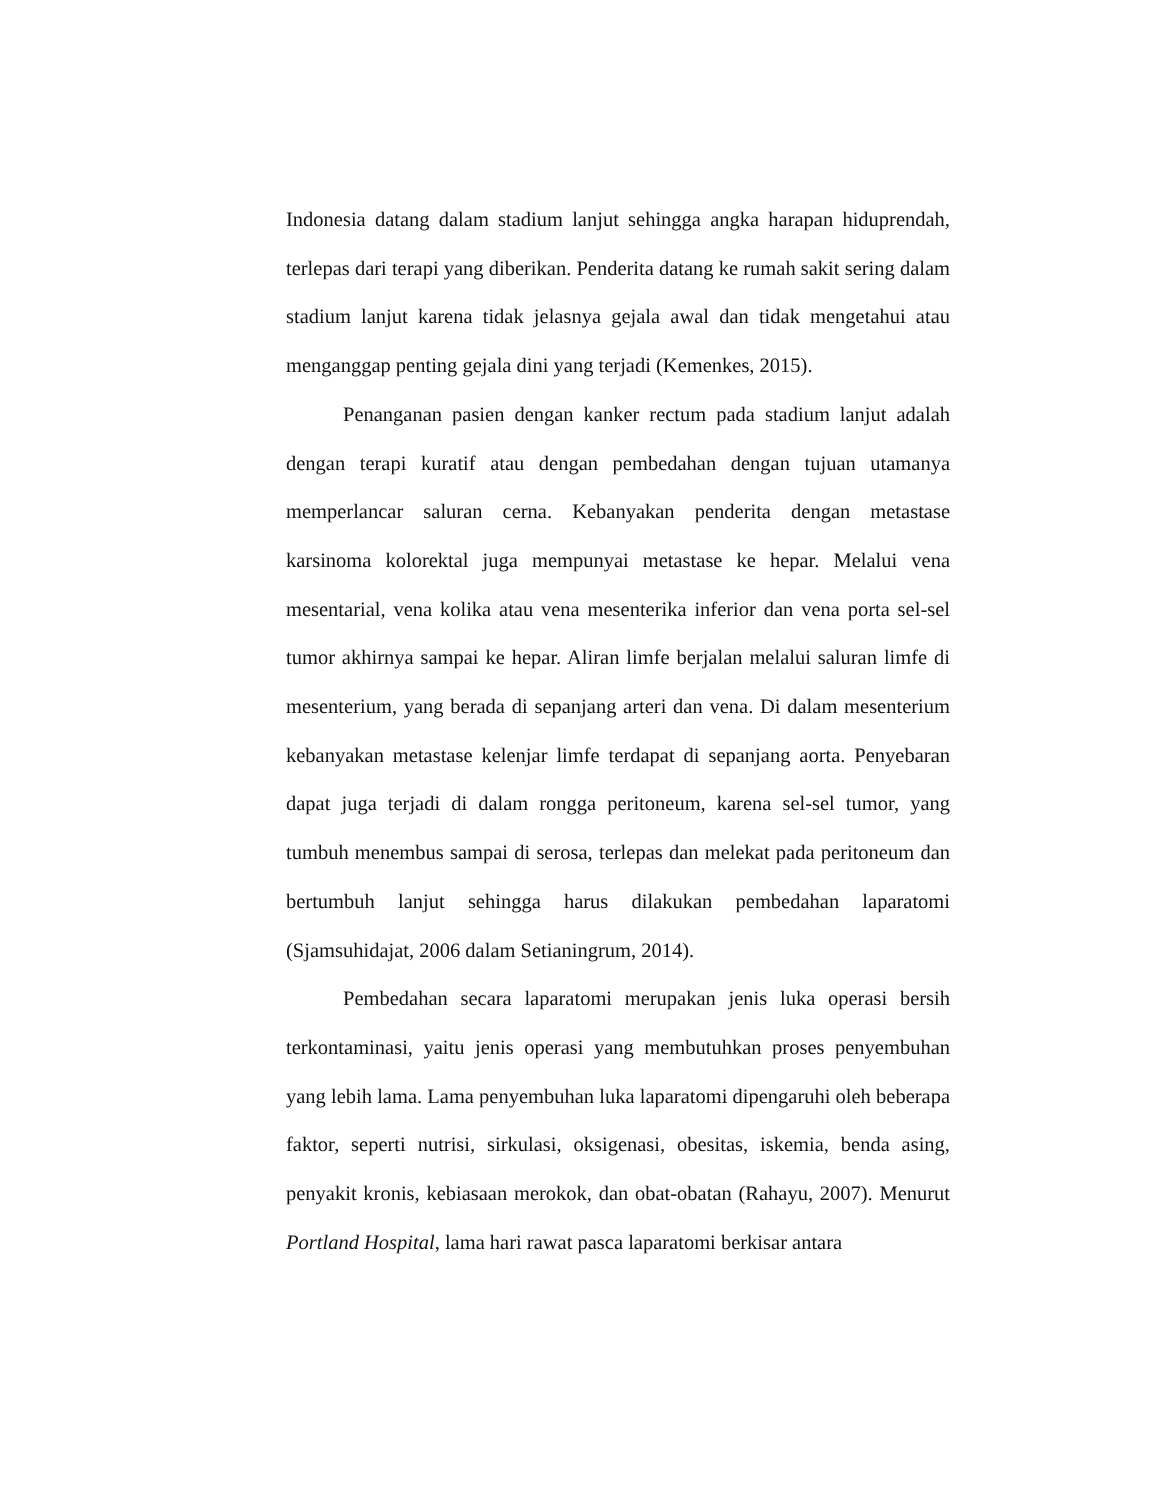Indonesia datang dalam stadium lanjut sehingga angka harapan hiduprendah, terlepas dari terapi yang diberikan. Penderita datang ke rumah sakit sering dalam stadium lanjut karena tidak jelasnya gejala awal dan tidak mengetahui atau menganggap penting gejala dini yang terjadi (Kemenkes, 2015).
Penanganan pasien dengan kanker rectum pada stadium lanjut adalah dengan terapi kuratif atau dengan pembedahan dengan tujuan utamanya memperlancar saluran cerna. Kebanyakan penderita dengan metastase karsinoma kolorektal juga mempunyai metastase ke hepar. Melalui vena mesentarial, vena kolika atau vena mesenterika inferior dan vena porta sel-sel tumor akhirnya sampai ke hepar. Aliran limfe berjalan melalui saluran limfe di mesenterium, yang berada di sepanjang arteri dan vena. Di dalam mesenterium kebanyakan metastase kelenjar limfe terdapat di sepanjang aorta. Penyebaran dapat juga terjadi di dalam rongga peritoneum, karena sel-sel tumor, yang tumbuh menembus sampai di serosa, terlepas dan melekat pada peritoneum dan bertumbuh lanjut sehingga harus dilakukan pembedahan laparatomi (Sjamsuhidajat, 2006 dalam Setianingrum, 2014).
Pembedahan secara laparatomi merupakan jenis luka operasi bersih terkontaminasi, yaitu jenis operasi yang membutuhkan proses penyembuhan yang lebih lama. Lama penyembuhan luka laparatomi dipengaruhi oleh beberapa faktor, seperti nutrisi, sirkulasi, oksigenasi, obesitas, iskemia, benda asing, penyakit kronis, kebiasaan merokok, dan obat-obatan (Rahayu, 2007). Menurut Portland Hospital, lama hari rawat pasca laparatomi berkisar antara